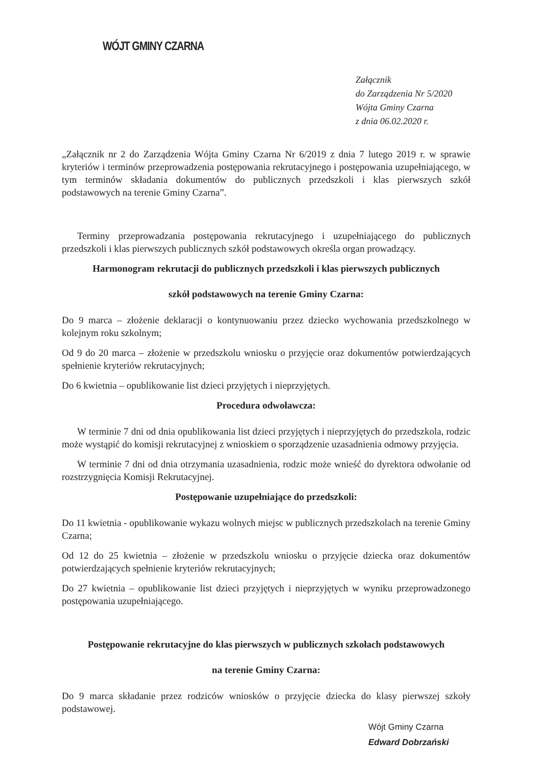WÓJT GMINY CZARNA
Załącznik
do Zarządzenia Nr 5/2020
Wójta Gminy Czarna
z dnia 06.02.2020 r.
„Załącznik nr 2 do Zarządzenia Wójta Gminy Czarna Nr 6/2019 z dnia 7 lutego 2019 r. w sprawie kryteriów i terminów przeprowadzenia postępowania rekrutacyjnego i postępowania uzupełniającego, w tym terminów składania dokumentów do publicznych przedszkoli i klas pierwszych szkół podstawowych na terenie Gminy Czarna”.
Terminy przeprowadzania postępowania rekrutacyjnego i uzupełniającego do publicznych przedszkoli i klas pierwszych publicznych szkół podstawowych określa organ prowadzący.
Harmonogram rekrutacji do publicznych przedszkoli i klas pierwszych publicznych
szkół podstawowych na terenie Gminy Czarna:
Do 9 marca – złożenie deklaracji o kontynuowaniu przez dziecko wychowania przedszkolnego w kolejnym roku szkolnym;
Od 9 do 20 marca – złożenie w przedszkolu wniosku o przyjęcie oraz dokumentów potwierdzających spełnienie kryteriów rekrutacyjnych;
Do 6 kwietnia – opublikowanie list dzieci przyjętych i nieprzyjętych.
Procedura odwoławcza:
W terminie 7 dni od dnia opublikowania list dzieci przyjętych i nieprzyjętych do przedszkola, rodzic może wystąpić do komisji rekrutacyjnej z wnioskiem o sporządzenie uzasadnienia odmowy przyjęcia.
W terminie 7 dni od dnia otrzymania uzasadnienia, rodzic może wnieść do dyrektora odwołanie od rozstrzygnięcia Komisji Rekrutacyjnej.
Postępowanie uzupełniające do przedszkoli:
Do 11 kwietnia - opublikowanie wykazu wolnych miejsc w publicznych przedszkolach na terenie Gminy Czarna;
Od 12 do 25 kwietnia – złożenie w przedszkolu wniosku o przyjęcie dziecka oraz dokumentów potwierdzających spełnienie kryteriów rekrutacyjnych;
Do 27 kwietnia – opublikowanie list dzieci przyjętych i nieprzyjętych w wyniku przeprowadzonego postępowania uzupełniającego.
Postępowanie rekrutacyjne do klas pierwszych w publicznych szkołach podstawowych
na terenie Gminy Czarna:
Do 9 marca składanie przez rodziców wniosków o przyjęcie dziecka do klasy pierwszej szkoły podstawowej.
Wójt Gminy Czarna
Edward Dobrzański